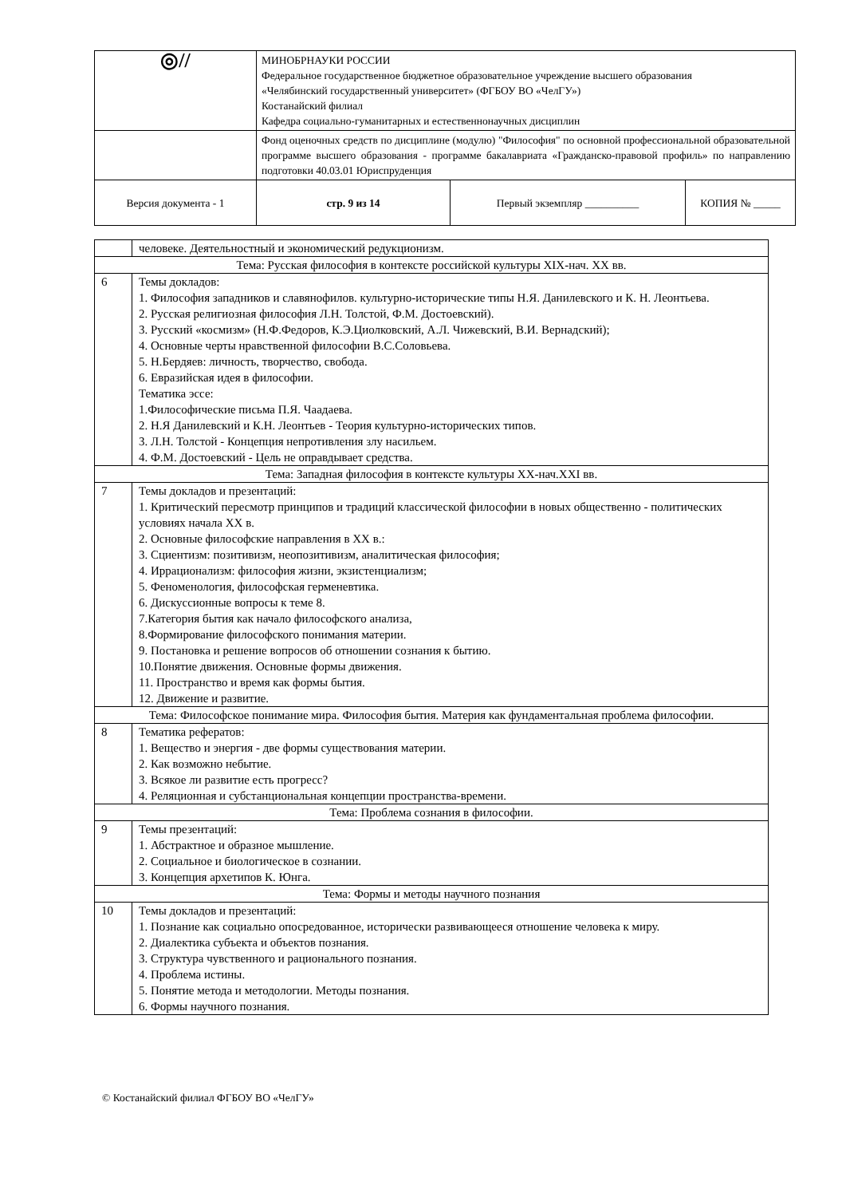| ◎// | МИНОБРНАУКИ РОССИИ Федеральное государственное бюджетное образовательное учреждение высшего образования «Челябинский государственный университет» (ФГБОУ ВО «ЧелГУ») Костанайский филиал Кафедра социально-гуманитарных и естественнонаучных дисциплин | | |
| | Фонд оценочных средств по дисциплине (модулю) "Философия" по основной профессиональной образовательной программе высшего образования - программе бакалавриата «Гражданско-правовой профиль» по направлению подготовки 40.03.01 Юриспруденция | | |
| Версия документа - 1 | стр. 9 из 14 | Первый экземпляр __________ | КОПИЯ № _____ |
| | человеке. Деятельностный и экономический редукционизм. |
| Тема: Русская философия в контексте российской культуры XIX-нач. XX вв. | |
| 6 | Темы докладов: 1. Философия западников и славянофилов. культурно-исторические типы Н.Я. Данилевского и К. Н. Леонтьева. 2. Русская религиозная философия Л.Н. Толстой, Ф.М. Достоевский). 3. Русский «космизм» (Н.Ф.Федоров, К.Э.Циолковский, А.Л. Чижевский, В.И. Вернадский); 4. Основные черты нравственной философии В.С.Соловьева. 5. Н.Бердяев: личность, творчество, свобода. 6. Евразийская идея в философии. Тематика эссе: 1.Философические письма П.Я. Чаадаева. 2. Н.Я Данилевский и К.Н. Леонтьев - Теория культурно-исторических типов. 3. Л.Н. Толстой - Концепция непротивления злу насильем. 4. Ф.М. Достоевский - Цель не оправдывает средства. |
| Тема: Западная философия в контексте культуры XX-нач.XXI вв. | |
| 7 | Темы докладов и презентаций: 1. Критический пересмотр принципов и традиций классической философии в новых общественно - политических условиях начала XX в. 2. Основные философские направления в XX в.: 3. Сциентизм: позитивизм, неопозитивизм, аналитическая философия; 4. Иррационализм: философия жизни, экзистенциализм; 5. Феноменология, философская герменевтика. 6. Дискуссионные вопросы к теме 8. 7.Категория бытия как начало философского анализа, 8.Формирование философского понимания материи. 9. Постановка и решение вопросов об отношении сознания к бытию. 10.Понятие движения. Основные формы движения. 11. Пространство и время как формы бытия. 12. Движение и развитие. |
| Тема: Философское понимание мира. Философия бытия. Материя как фундаментальная проблема философии. | |
| 8 | Тематика рефератов: 1. Вещество и энергия - две формы существования материи. 2. Как возможно небытие. 3. Всякое ли развитие есть прогресс? 4. Реляционная и субстанциональная концепции пространства-времени. |
| Тема: Проблема сознания в философии. | |
| 9 | Темы презентаций: 1. Абстрактное и образное мышление. 2. Социальное и биологическое в сознании. 3. Концепция архетипов К. Юнга. |
| Тема: Формы и методы научного познания | |
| 10 | Темы докладов и презентаций: 1. Познание как социально опосредованное, исторически развивающееся отношение человека к миру. 2. Диалектика субъекта и объектов познания. 3. Структура чувственного и рационального познания. 4. Проблема истины. 5. Понятие метода и методологии. Методы познания. 6. Формы научного познания. |
© Костанайский филиал ФГБОУ ВО «ЧелГУ»